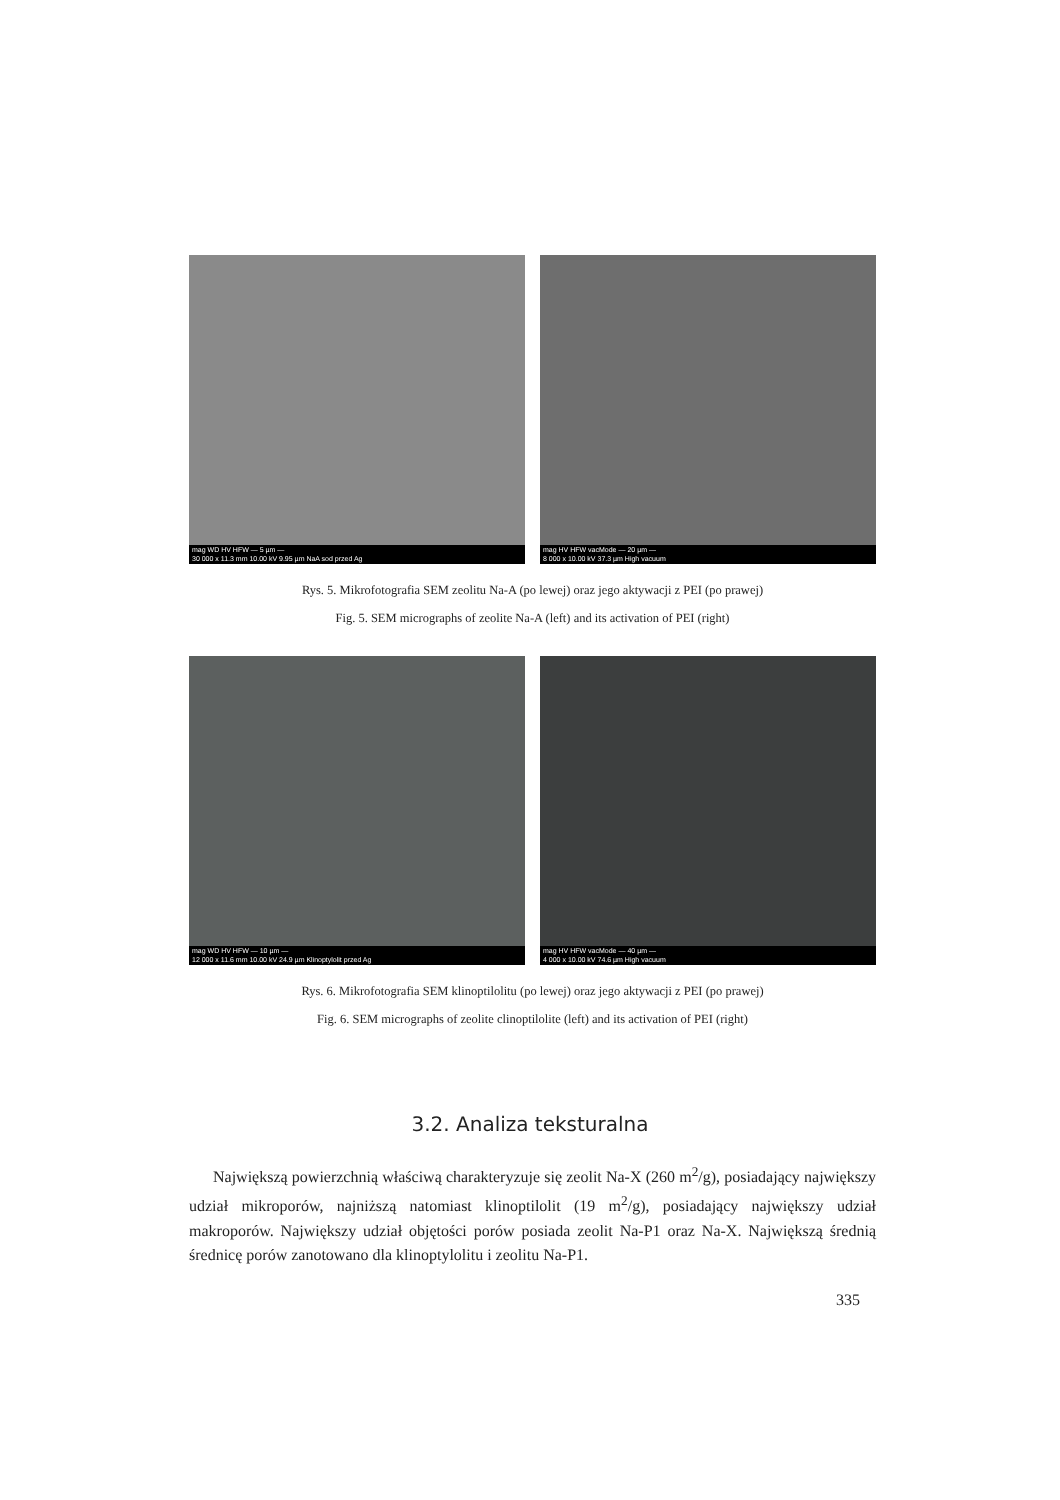mag WD HV HFW — 5 µm —
30 000 x 11.3 mm 10.00 kV 9.95 µm NaA sod przed Ag
mag HV HFW vacMode — 20 µm —
8 000 x 10.00 kV 37.3 µm High vacuum
Rys. 5. Mikrofotografia SEM zeolitu Na-A (po lewej) oraz jego aktywacji z PEI (po prawej)
Fig. 5. SEM micrographs of zeolite Na-A (left) and its activation of PEI (right)
mag WD HV HFW — 10 µm —
12 000 x 11.6 mm 10.00 kV 24.9 µm Klinoptylolit przed Ag
mag HV HFW vacMode — 40 µm —
4 000 x 10.00 kV 74.6 µm High vacuum
Rys. 6. Mikrofotografia SEM klinoptilolitu (po lewej) oraz jego aktywacji z PEI (po prawej)
Fig. 6. SEM micrographs of zeolite clinoptilolite (left) and its activation of PEI (right)
3.2. Analiza teksturalna
Największą powierzchnią właściwą charakteryzuje się zeolit Na-X (260 m<sup>2</sup>/g), posiadający największy udział mikroporów, najniższą natomiast klinoptilolit (19 m<sup>2</sup>/g), posiadający największy udział makroporów. Największy udział objętości porów posiada zeolit Na-P1 oraz Na-X. Największą średnią średnicę porów zanotowano dla klinoptylolitu i zeolitu Na-P1.
335